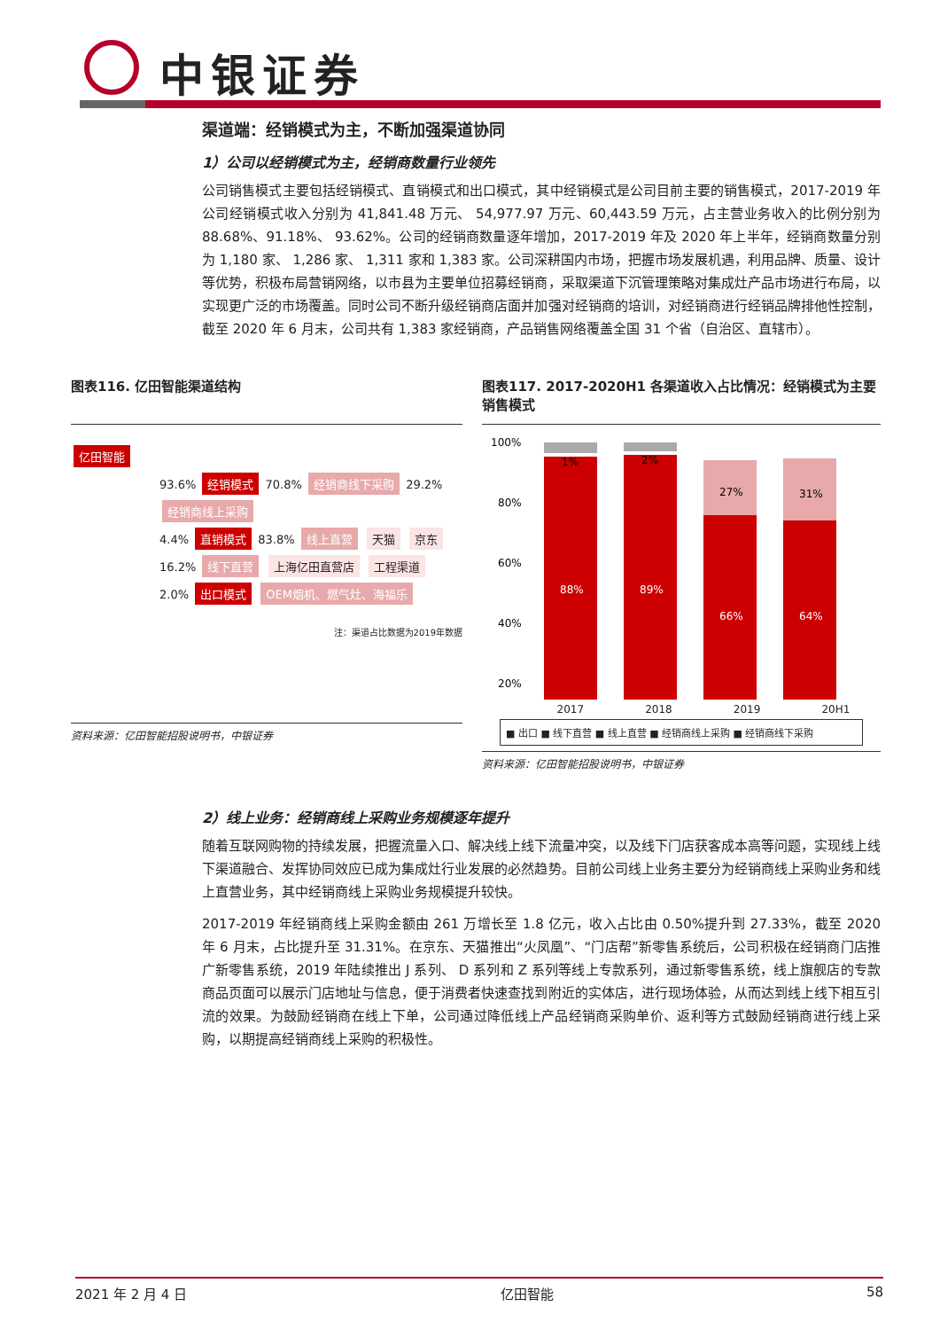中银证券
渠道端：经销模式为主，不断加强渠道协同
1）公司以经销模式为主，经销商数量行业领先
公司销售模式主要包括经销模式、直销模式和出口模式，其中经销模式是公司目前主要的销售模式，2017-2019 年公司经销模式收入分别为 41,841.48 万元、 54,977.97 万元、60,443.59 万元，占主营业务收入的比例分别为 88.68%、91.18%、 93.62%。公司的经销商数量逐年增加，2017-2019 年及 2020 年上半年，经销商数量分别为 1,180 家、 1,286 家、 1,311 家和 1,383 家。公司深耕国内市场，把握市场发展机遇，利用品牌、质量、设计等优势，积极布局营销网络，以市县为主要单位招募经销商，采取渠道下沉管理策略对集成灶产品市场进行布局，以实现更广泛的市场覆盖。同时公司不断升级经销商店面并加强对经销商的培训，对经销商进行经销品牌排他性控制，截至 2020 年 6 月末，公司共有 1,383 家经销商，产品销售网络覆盖全国 31 个省（自治区、直辖市）。
图表116. 亿田智能渠道结构
亿田智能
93.6% 经销模式 70.8% 经销商线下采购 29.2% 经销商线上采购
4.4% 直销模式 83.8% 线上直营 天猫 京东 16.2% 线下直营 上海亿田直营店 工程渠道
2.0% 出口模式 OEM烟机、燃气灶、海福乐
注：渠道占比数据为2019年数据
资料来源：亿田智能招股说明书，中银证券
图表117. 2017-2020H1 各渠道收入占比情况：经销模式为主要销售模式
100%
80%
60%
40%
20%
1%
2%
27%
31%
88%
89%
66%
64%
2017 2018 2019 20H1
■ 出口 ■ 线下直营 ■ 线上直营 ■ 经销商线上采购 ■ 经销商线下采购
资料来源：亿田智能招股说明书，中银证券
2）线上业务：经销商线上采购业务规模逐年提升
随着互联网购物的持续发展，把握流量入口、解决线上线下流量冲突，以及线下门店获客成本高等问题，实现线上线下渠道融合、发挥协同效应已成为集成灶行业发展的必然趋势。目前公司线上业务主要分为经销商线上采购业务和线上直营业务，其中经销商线上采购业务规模提升较快。
2017-2019 年经销商线上采购金额由 261 万增长至 1.8 亿元，收入占比由 0.50%提升到 27.33%，截至 2020 年 6 月末，占比提升至 31.31%。在京东、天猫推出“火凤凰”、“门店帮”新零售系统后，公司积极在经销商门店推广新零售系统，2019 年陆续推出 J 系列、 D 系列和 Z 系列等线上专款系列，通过新零售系统，线上旗舰店的专款商品页面可以展示门店地址与信息，便于消费者快速查找到附近的实体店，进行现场体验，从而达到线上线下相互引流的效果。为鼓励经销商在线上下单，公司通过降低线上产品经销商采购单价、返利等方式鼓励经销商进行线上采购，以期提高经销商线上采购的积极性。
2021 年 2 月 4 日 亿田智能 58